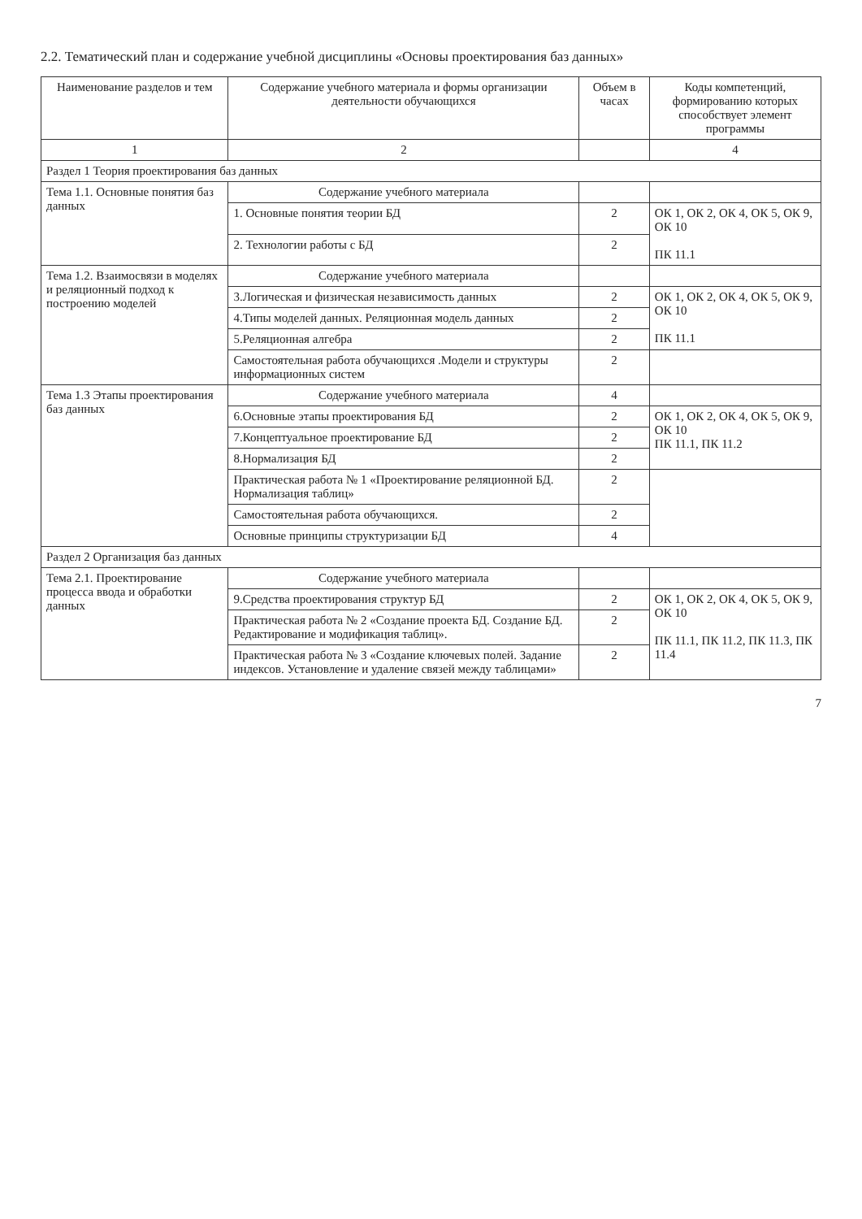2.2. Тематический план и содержание учебной дисциплины «Основы проектирования баз данных»
| Наименование разделов и тем | Содержание учебного материала и формы организации деятельности обучающихся | Объем в часах | Коды компетенций, формированию которых способствует элемент программы |
| --- | --- | --- | --- |
| 1 | 2 | | 4 |
| Раздел 1 Теория проектирования баз данных | | | |
| Тема 1.1. Основные понятия баз данных | Содержание учебного материала | | |
| | 1. Основные понятия теории БД | 2 | ОК 1, ОК 2, ОК 4, ОК 5, ОК 9, ОК 10 ПК 11.1 |
| | 2. Технологии работы с БД | 2 | |
| Тема 1.2. Взаимосвязи в моделях и реляционный подход к построению моделей | Содержание учебного материала | | |
| | 3.Логическая и физическая независимость данных | 2 | ОК 1, ОК 2, ОК 4, ОК 5, ОК 9, ОК 10 ПК 11.1 |
| | 4.Типы моделей данных. Реляционная модель данных | 2 | |
| | 5.Реляционная алгебра | 2 | |
| | Самостоятельная работа обучающихся .Модели и структуры информационных систем | 2 | |
| Тема 1.3 Этапы проектирования баз данных | Содержание учебного материала | 4 | |
| | 6.Основные этапы проектирования БД | 2 | ОК 1, ОК 2, ОК 4, ОК 5, ОК 9, ОК 10 ПК 11.1, ПК 11.2 |
| | 7.Концептуальное проектирование БД | 2 | |
| | 8.Нормализация БД | 2 | |
| | Практическая работа № 1 «Проектирование реляционной БД. Нормализация таблиц» | 2 | |
| | Самостоятельная работа обучающихся. | 2 | |
| | Основные принципы структуризации БД | 4 | |
| Раздел 2 Организация баз данных | | | |
| Тема 2.1. Проектирование процесса ввода и обработки данных | Содержание учебного материала | | |
| | 9.Средства проектирования структур БД | 2 | ОК 1, ОК 2, ОК 4, ОК 5, ОК 9, ОК 10 ПК 11.1, ПК 11.2, ПК 11.3, ПК 11.4 |
| | Практическая работа № 2 «Создание проекта БД. Создание БД. Редактирование и модификация таблиц». | 2 | |
| | Практическая работа № 3 «Создание ключевых полей. Задание индексов. Установление и удаление связей между таблицами» | 2 | |
7